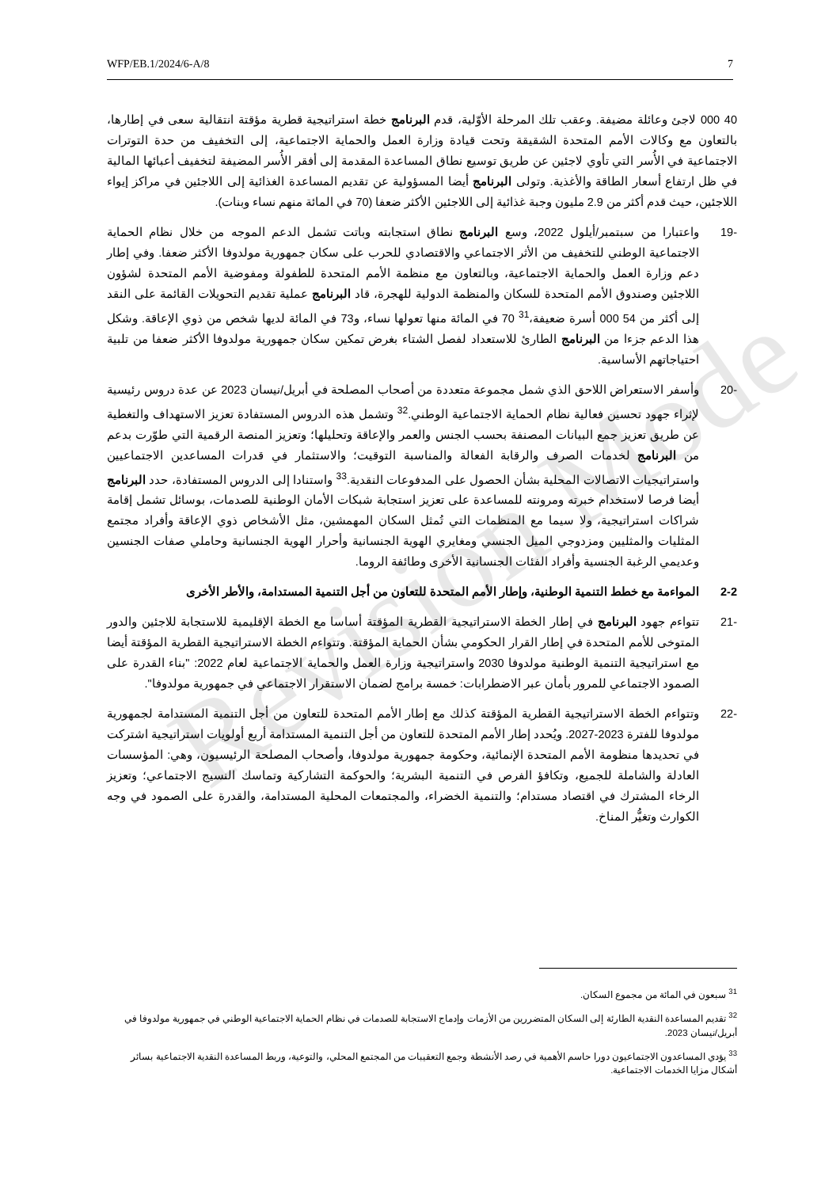WFP/EB.1/2024/6-A/8 7
Revision Mode
40 000 لاجئ وعائلة مضيفة. وعقب تلك المرحلة الأوّلية، قدم البرنامج خطة استراتيجية قطرية مؤقتة انتقالية سعى في إطارها، بالتعاون مع وكالات الأمم المتحدة الشقيقة وتحت قيادة وزارة العمل والحماية الاجتماعية، إلى التخفيف من حدة التوترات الاجتماعية في الأُسر التي تأوي لاجئين عن طريق توسيع نطاق المساعدة المقدمة إلى أفقر الأُسر المضيفة لتخفيف أعبائها المالية في ظل ارتفاع أسعار الطاقة والأغذية. وتولى البرنامج أيضا المسؤولية عن تقديم المساعدة الغذائية إلى اللاجئين في مراكز إيواء اللاجئين، حيث قدم أكثر من 2.9 مليون وجبة غذائية إلى اللاجئين الأكثر ضعفا (70 في المائة منهم نساء وبنات).
-19 واعتبارا من سبتمبر/أيلول 2022، وسع البرنامج نطاق استجابته وباتت تشمل الدعم الموجه من خلال نظام الحماية الاجتماعية الوطني للتخفيف من الأثر الاجتماعي والاقتصادي للحرب على سكان جمهورية مولدوفا الأكثر ضعفا. وفي إطار دعم وزارة العمل والحماية الاجتماعية، وبالتعاون مع منظمة الأمم المتحدة للطفولة ومفوضية الأمم المتحدة لشؤون اللاجئين وصندوق الأمم المتحدة للسكان والمنظمة الدولية للهجرة، قاد البرنامج عملية تقديم التحويلات القائمة على النقد إلى أكثر من 54 000 أسرة ضعيفة،<sup>31</sup> 70 في المائة منها تعولها نساء، و73 في المائة لديها شخص من ذوي الإعاقة. وشكل هذا الدعم جزءا من البرنامج الطارئ للاستعداد لفصل الشتاء بغرض تمكين سكان جمهورية مولدوفا الأكثر ضعفا من تلبية احتياجاتهم الأساسية.
-20 وأسفر الاستعراض اللاحق الذي شمل مجموعة متعددة من أصحاب المصلحة في أبريل/نيسان 2023 عن عدة دروس رئيسية لإثراء جهود تحسين فعالية نظام الحماية الاجتماعية الوطني.<sup>32</sup> وتشمل هذه الدروس المستفادة تعزيز الاستهداف والتغطية عن طريق تعزيز جمع البيانات المصنفة بحسب الجنس والعمر والإعاقة وتحليلها؛ وتعزيز المنصة الرقمية التي طوّرت بدعم من البرنامج لخدمات الصرف والرقابة الفعالة والمناسبة التوقيت؛ والاستثمار في قدرات المساعدين الاجتماعيين واستراتيجيات الاتصالات المحلية بشأن الحصول على المدفوعات النقدية.<sup>33</sup> واستنادا إلى الدروس المستفادة، حدد البرنامج أيضا فرصا لاستخدام خبرته ومرونته للمساعدة على تعزيز استجابة شبكات الأمان الوطنية للصدمات، بوسائل تشمل إقامة شراكات استراتيجية، ولا سيما مع المنظمات التي تُمثل السكان المهمشين، مثل الأشخاص ذوي الإعاقة وأفراد مجتمع المثليات والمثليين ومزدوجي الميل الجنسي ومغايري الهوية الجنسانية وأحرار الهوية الجنسانية وحاملي صفات الجنسين وعديمي الرغبة الجنسية وأفراد الفئات الجنسانية الأخرى وطائفة الروما.
2-2 المواءمة مع خطط التنمية الوطنية، وإطار الأمم المتحدة للتعاون من أجل التنمية المستدامة، والأطر الأخرى
-21 تتواءم جهود البرنامج في إطار الخطة الاستراتيجية القطرية المؤقتة أساسا مع الخطة الإقليمية للاستجابة للاجئين والدور المتوخى للأمم المتحدة في إطار القرار الحكومي بشأن الحماية المؤقتة. وتتواءم الخطة الاستراتيجية القطرية المؤقتة أيضا مع استراتيجية التنمية الوطنية مولدوفا 2030 واستراتيجية وزارة العمل والحماية الاجتماعية لعام 2022: "بناء القدرة على الصمود الاجتماعي للمرور بأمان عبر الاضطرابات: خمسة برامج لضمان الاستقرار الاجتماعي في جمهورية مولدوفا".
-22 وتتواءم الخطة الاستراتيجية القطرية المؤقتة كذلك مع إطار الأمم المتحدة للتعاون من أجل التنمية المستدامة لجمهورية مولدوفا للفترة 2023-2027. ويُحدد إطار الأمم المتحدة للتعاون من أجل التنمية المستدامة أربع أولويات استراتيجية اشتركت في تحديدها منظومة الأمم المتحدة الإنمائية، وحكومة جمهورية مولدوفا، وأصحاب المصلحة الرئيسيون، وهي: المؤسسات العادلة والشاملة للجميع، وتكافؤ الفرص في التنمية البشرية؛ والحوكمة التشاركية وتماسك النسيج الاجتماعي؛ وتعزيز الرخاء المشترك في اقتصاد مستدام؛ والتنمية الخضراء، والمجتمعات المحلية المستدامة، والقدرة على الصمود في وجه الكوارث وتغيُّر المناخ.
<sup>31</sup> سبعون في المائة من مجموع السكان.
<sup>32</sup> تقديم المساعدة النقدية الطارئة إلى السكان المتضررين من الأزمات وإدماج الاستجابة للصدمات في نظام الحماية الاجتماعية الوطني في جمهورية مولدوفا في أبريل/نيسان 2023.
<sup>33</sup> يؤدي المساعدون الاجتماعيون دورا حاسم الأهمية في رصد الأنشطة وجمع التعقيبات من المجتمع المحلي، والتوعية، وربط المساعدة النقدية الاجتماعية بسائر أشكال مزايا الخدمات الاجتماعية.